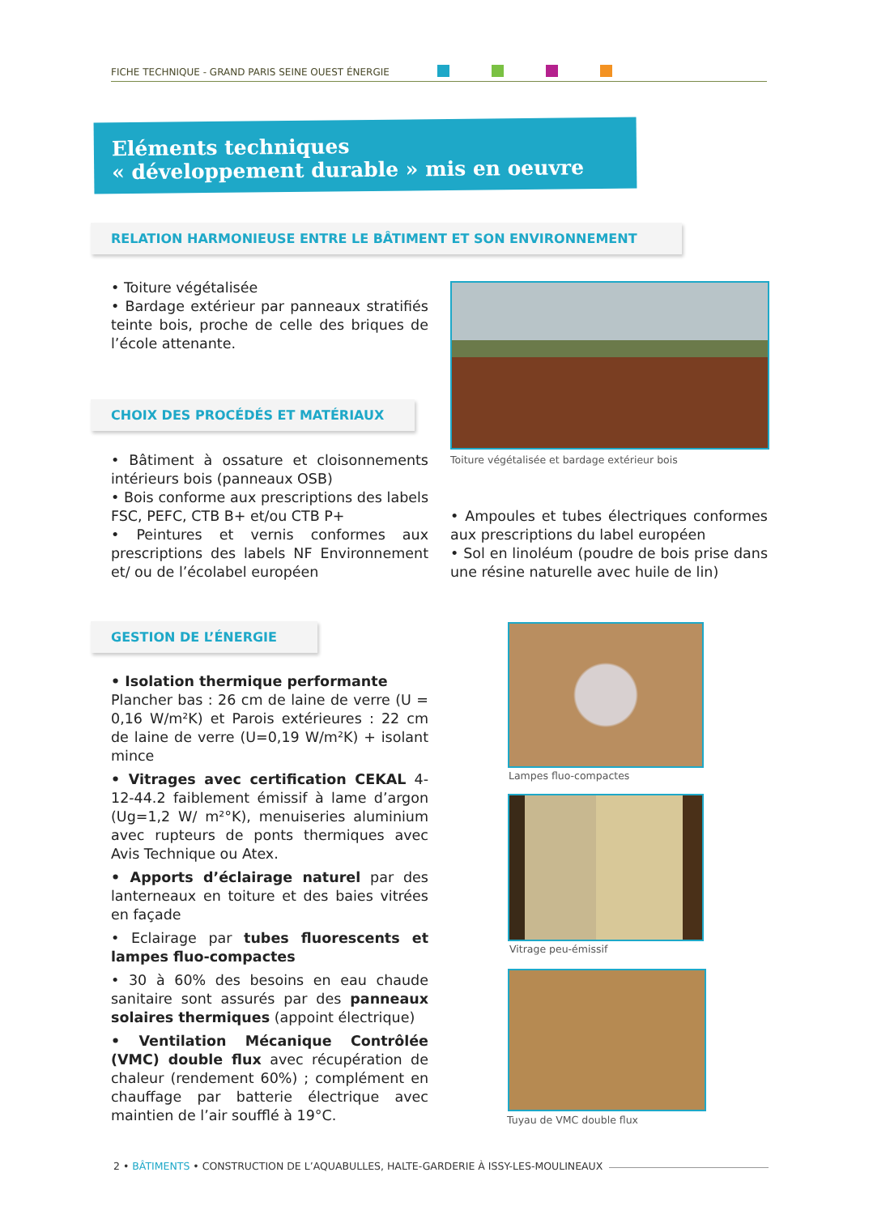FICHE TECHNIQUE - GRAND PARIS SEINE OUEST ÉNERGIE
Eléments techniques
« développement durable » mis en oeuvre
RELATION HARMONIEUSE ENTRE LE BÂTIMENT ET SON ENVIRONNEMENT
• Toiture végétalisée
• Bardage extérieur par panneaux stratifiés teinte bois, proche de celle des briques de l’école attenante.
Toiture végétalisée et bardage extérieur bois
CHOIX DES PROCÉDÉS ET MATÉRIAUX
• Bâtiment à ossature et cloisonnements intérieurs bois (panneaux OSB)
• Bois conforme aux prescriptions des labels FSC, PEFC, CTB B+ et/ou CTB P+
• Peintures et vernis conformes aux prescriptions des labels NF Environnement et/ ou de l’écolabel européen
• Ampoules et tubes électriques conformes aux prescriptions du label européen
• Sol en linoléum (poudre de bois prise dans une résine naturelle avec huile de lin)
GESTION DE L’ÉNERGIE
• Isolation thermique performante
Plancher bas : 26 cm de laine de verre (U = 0,16 W/m²K) et Parois extérieures : 22 cm de laine de verre (U=0,19 W/m²K) + isolant mince
• Vitrages avec certification CEKAL 4-12-44.2 faiblement émissif à lame d’argon (Ug=1,2 W/ m²°K), menuiseries aluminium avec rupteurs de ponts thermiques avec Avis Technique ou Atex.
• Apports d’éclairage naturel par des lanterneaux en toiture et des baies vitrées en façade
• Eclairage par tubes fluorescents et lampes fluo-compactes
• 30 à 60% des besoins en eau chaude sanitaire sont assurés par des panneaux solaires thermiques (appoint électrique)
• Ventilation Mécanique Contrôlée (VMC) double flux avec récupération de chaleur (rendement 60%) ; complément en chauffage par batterie électrique avec maintien de l’air soufflé à 19°C.
Lampes fluo-compactes
Vitrage peu-émissif
Tuyau de VMC double flux
2 • BÂTIMENTS • CONSTRUCTION DE L’AQUABULLES, HALTE-GARDERIE À ISSY-LES-MOULINEAUX